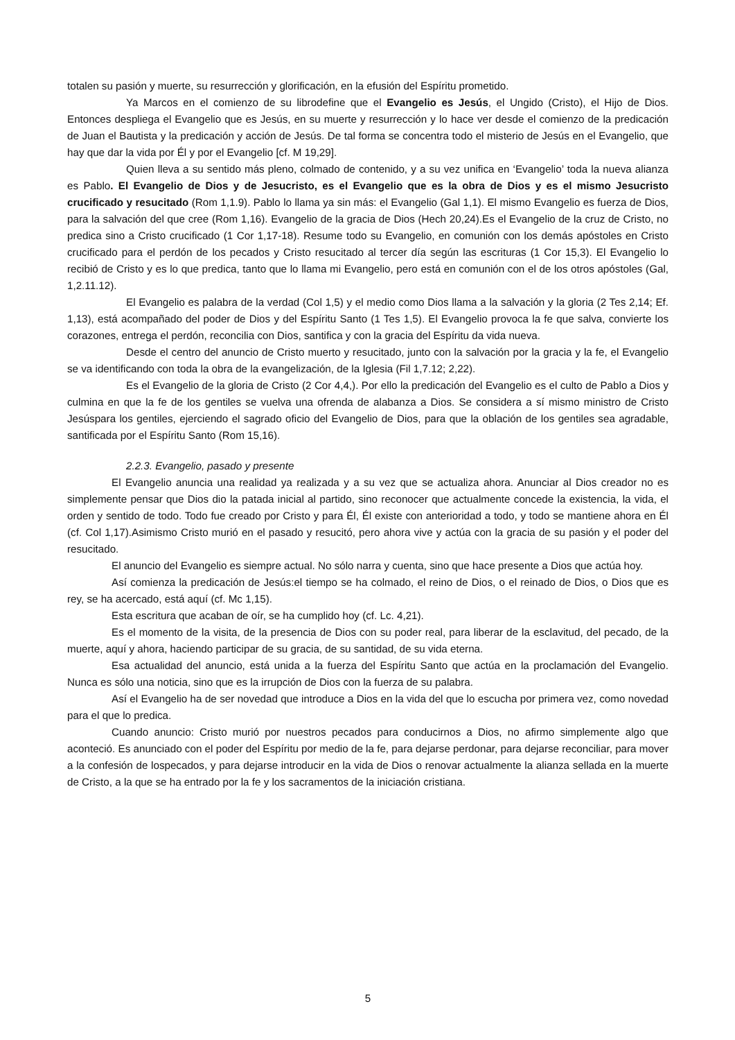totalen su pasión y muerte, su resurrección y glorificación, en la efusión del Espíritu prometido.
Ya Marcos en el comienzo de su librodefine que el Evangelio es Jesús, el Ungido (Cristo), el Hijo de Dios. Entonces despliega el Evangelio que es Jesús, en su muerte y resurrección y lo hace ver desde el comienzo de la predicación de Juan el Bautista y la predicación y acción de Jesús. De tal forma se concentra todo el misterio de Jesús en el Evangelio, que hay que dar la vida por Él y por el Evangelio [cf. M 19,29].
Quien lleva a su sentido más pleno, colmado de contenido, y a su vez unifica en ‘Evangelio’ toda la nueva alianza es Pablo. El Evangelio de Dios y de Jesucristo, es el Evangelio que es la obra de Dios y es el mismo Jesucristo crucificado y resucitado (Rom 1,1.9). Pablo lo llama ya sin más: el Evangelio (Gal 1,1). El mismo Evangelio es fuerza de Dios, para la salvación del que cree (Rom 1,16). Evangelio de la gracia de Dios (Hech 20,24).Es el Evangelio de la cruz de Cristo, no predica sino a Cristo crucificado (1 Cor 1,17-18). Resume todo su Evangelio, en comunión con los demás apóstoles en Cristo crucificado para el perdón de los pecados y Cristo resucitado al tercer día según las escrituras (1 Cor 15,3). El Evangelio lo recibió de Cristo y es lo que predica, tanto que lo llama mi Evangelio, pero está en comunión con el de los otros apóstoles (Gal, 1,2.11.12).
El Evangelio es palabra de la verdad (Col 1,5) y el medio como Dios llama a la salvación y la gloria (2 Tes 2,14; Ef. 1,13), está acompañado del poder de Dios y del Espíritu Santo (1 Tes 1,5). El Evangelio provoca la fe que salva, convierte los corazones, entrega el perdón, reconcilia con Dios, santifica y con la gracia del Espíritu da vida nueva.
Desde el centro del anuncio de Cristo muerto y resucitado, junto con la salvación por la gracia y la fe, el Evangelio se va identificando con toda la obra de la evangelización, de la Iglesia (Fil 1,7.12; 2,22).
Es el Evangelio de la gloria de Cristo (2 Cor 4,4,). Por ello la predicación del Evangelio es el culto de Pablo a Dios y culmina en que la fe de los gentiles se vuelva una ofrenda de alabanza a Dios. Se considera a sí mismo ministro de Cristo Jesúspara los gentiles, ejerciendo el sagrado oficio del Evangelio de Dios, para que la oblación de los gentiles sea agradable, santificada por el Espíritu Santo (Rom 15,16).
2.2.3. Evangelio, pasado y presente
El Evangelio anuncia una realidad ya realizada y a su vez que se actualiza ahora. Anunciar al Dios creador no es simplemente pensar que Dios dio la patada inicial al partido, sino reconocer que actualmente concede la existencia, la vida, el orden y sentido de todo. Todo fue creado por Cristo y para Él, Él existe con anterioridad a todo, y todo se mantiene ahora en Él (cf. Col 1,17).Asimismo Cristo murió en el pasado y resucitó, pero ahora vive y actúa con la gracia de su pasión y el poder del resucitado.
El anuncio del Evangelio es siempre actual. No sólo narra y cuenta, sino que hace presente a Dios que actúa hoy.
Así comienza la predicación de Jesús:el tiempo se ha colmado, el reino de Dios, o el reinado de Dios, o Dios que es rey, se ha acercado, está aquí (cf. Mc 1,15).
Esta escritura que acaban de oír, se ha cumplido hoy (cf. Lc. 4,21).
Es el momento de la visita, de la presencia de Dios con su poder real, para liberar de la esclavitud, del pecado, de la muerte, aquí y ahora, haciendo participar de su gracia, de su santidad, de su vida eterna.
Esa actualidad del anuncio, está unida a la fuerza del Espíritu Santo que actúa en la proclamación del Evangelio. Nunca es sólo una noticia, sino que es la irrupción de Dios con la fuerza de su palabra.
Así el Evangelio ha de ser novedad que introduce a Dios en la vida del que lo escucha por primera vez, como novedad para el que lo predica.
Cuando anuncio: Cristo murió por nuestros pecados para conducirnos a Dios, no afirmo simplemente algo que aconteció. Es anunciado con el poder del Espíritu por medio de la fe, para dejarse perdonar, para dejarse reconciliar, para mover a la confesión de lospecados, y para dejarse introducir en la vida de Dios o renovar actualmente la alianza sellada en la muerte de Cristo, a la que se ha entrado por la fe y los sacramentos de la iniciación cristiana.
5